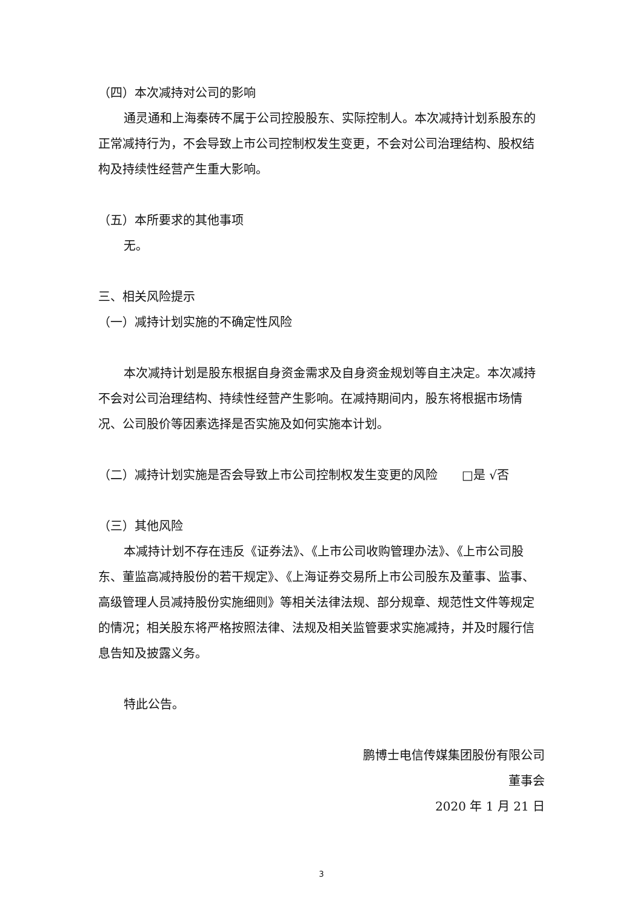（四）本次减持对公司的影响
通灵通和上海秦砖不属于公司控股股东、实际控制人。本次减持计划系股东的正常减持行为，不会导致上市公司控制权发生变更，不会对公司治理结构、股权结构及持续性经营产生重大影响。
（五）本所要求的其他事项
无。
三、相关风险提示
（一）减持计划实施的不确定性风险
本次减持计划是股东根据自身资金需求及自身资金规划等自主决定。本次减持不会对公司治理结构、持续性经营产生影响。在减持期间内，股东将根据市场情况、公司股价等因素选择是否实施及如何实施本计划。
（二）减持计划实施是否会导致上市公司控制权发生变更的风险　　□是 √否
（三）其他风险
本减持计划不存在违反《证券法》、《上市公司收购管理办法》、《上市公司股东、董监高减持股份的若干规定》、《上海证券交易所上市公司股东及董事、监事、高级管理人员减持股份实施细则》等相关法律法规、部分规章、规范性文件等规定的情况；相关股东将严格按照法律、法规及相关监管要求实施减持，并及时履行信息告知及披露义务。
特此公告。
鹏博士电信传媒集团股份有限公司
董事会
2020 年 1 月 21 日
3